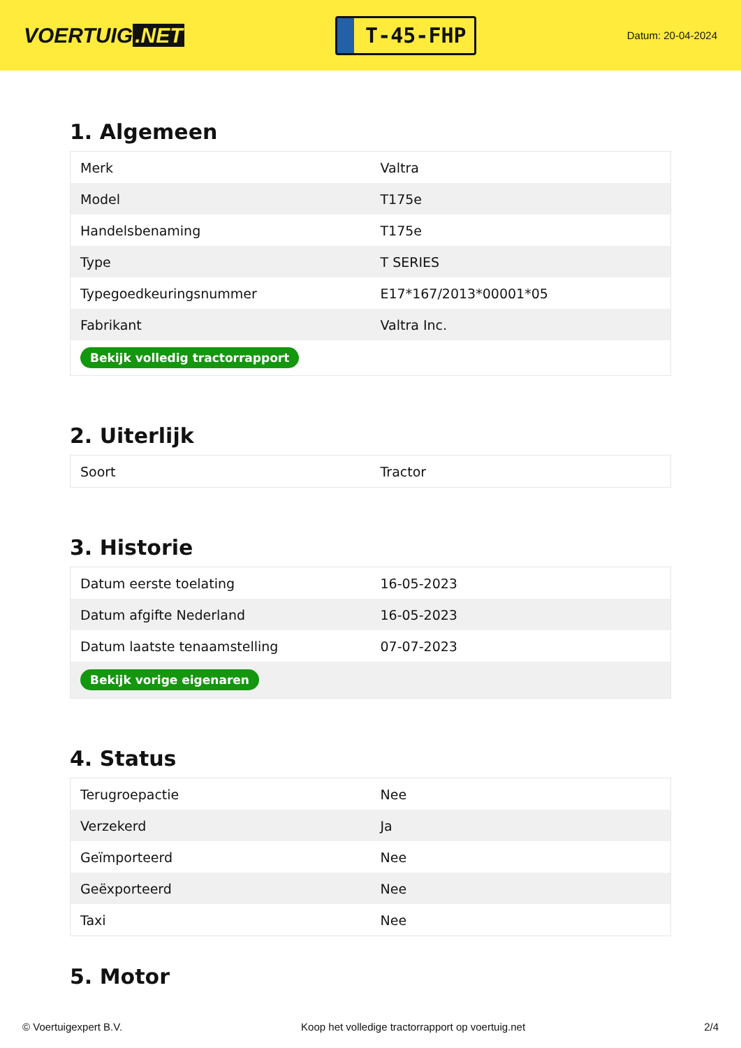VOERTUIG.NET
T-45-FHP
Datum: 20-04-2024
1. Algemeen
| Merk | Valtra |
| Model | T175e |
| Handelsbenaming | T175e |
| Type | T SERIES |
| Typegoedkeuringsnummer | E17*167/2013*00001*05 |
| Fabrikant | Valtra Inc. |
| Bekijk volledig tractorrapport | |
2. Uiterlijk
| Soort | Tractor |
3. Historie
| Datum eerste toelating | 16-05-2023 |
| Datum afgifte Nederland | 16-05-2023 |
| Datum laatste tenaamstelling | 07-07-2023 |
| Bekijk vorige eigenaren | |
4. Status
| Terugroepactie | Nee |
| Verzekerd | Ja |
| Geïmporteerd | Nee |
| Geëxporteerd | Nee |
| Taxi | Nee |
5. Motor
© Voertuigexpert B.V. Koop het volledige tractorrapport op voertuig.net 2/4